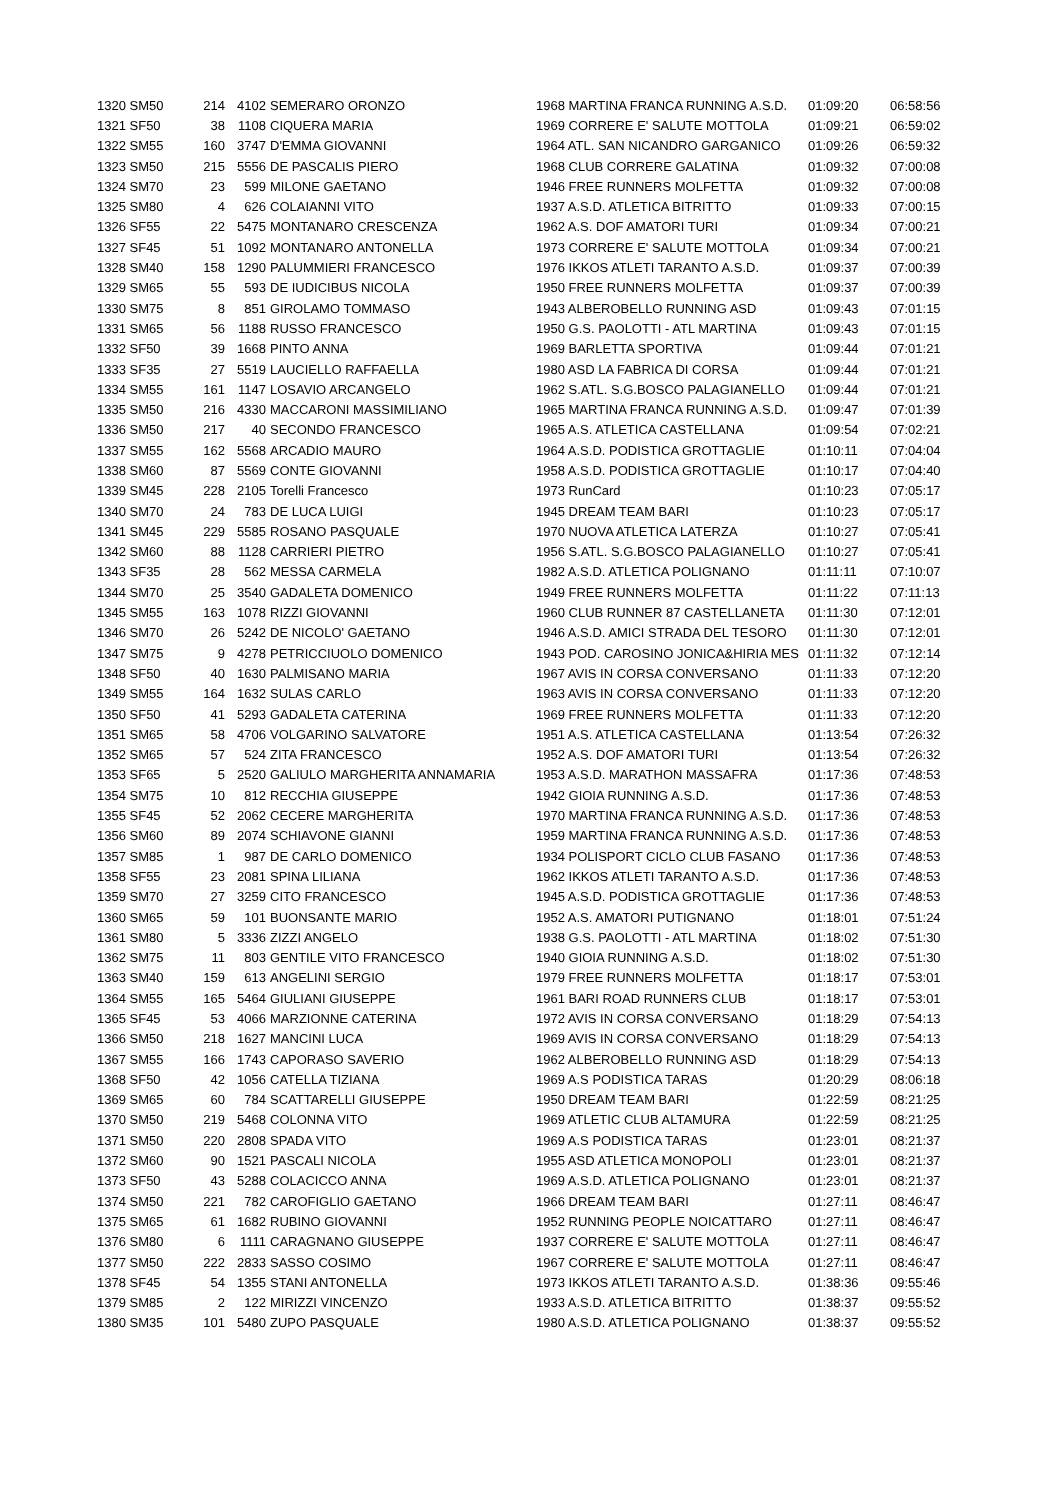| 1320 SM50 | 214 | 4102 | SEMERARO ORONZO | 1968 MARTINA FRANCA RUNNING A.S.D. | 01:09:20 | 06:58:56 |
| 1321 SF50 | 38 | 1108 | CIQUERA MARIA | 1969 CORRERE E' SALUTE MOTTOLA | 01:09:21 | 06:59:02 |
| 1322 SM55 | 160 | 3747 | D'EMMA GIOVANNI | 1964 ATL. SAN NICANDRO GARGANICO | 01:09:26 | 06:59:32 |
| 1323 SM50 | 215 | 5556 | DE PASCALIS PIERO | 1968 CLUB CORRERE GALATINA | 01:09:32 | 07:00:08 |
| 1324 SM70 | 23 | 599 | MILONE GAETANO | 1946 FREE RUNNERS MOLFETTA | 01:09:32 | 07:00:08 |
| 1325 SM80 | 4 | 626 | COLAIANNI VITO | 1937 A.S.D. ATLETICA BITRITTO | 01:09:33 | 07:00:15 |
| 1326 SF55 | 22 | 5475 | MONTANARO CRESCENZA | 1962 A.S. DOF AMATORI TURI | 01:09:34 | 07:00:21 |
| 1327 SF45 | 51 | 1092 | MONTANARO ANTONELLA | 1973 CORRERE E' SALUTE MOTTOLA | 01:09:34 | 07:00:21 |
| 1328 SM40 | 158 | 1290 | PALUMMIERI FRANCESCO | 1976 IKKOS ATLETI TARANTO A.S.D. | 01:09:37 | 07:00:39 |
| 1329 SM65 | 55 | 593 | DE IUDICIBUS NICOLA | 1950 FREE RUNNERS MOLFETTA | 01:09:37 | 07:00:39 |
| 1330 SM75 | 8 | 851 | GIROLAMO TOMMASO | 1943 ALBEROBELLO RUNNING ASD | 01:09:43 | 07:01:15 |
| 1331 SM65 | 56 | 1188 | RUSSO FRANCESCO | 1950 G.S. PAOLOTTI - ATL MARTINA | 01:09:43 | 07:01:15 |
| 1332 SF50 | 39 | 1668 | PINTO ANNA | 1969 BARLETTA SPORTIVA | 01:09:44 | 07:01:21 |
| 1333 SF35 | 27 | 5519 | LAUCIELLO RAFFAELLA | 1980 ASD LA FABRICA DI CORSA | 01:09:44 | 07:01:21 |
| 1334 SM55 | 161 | 1147 | LOSAVIO ARCANGELO | 1962 S.ATL. S.G.BOSCO PALAGIANELLO | 01:09:44 | 07:01:21 |
| 1335 SM50 | 216 | 4330 | MACCARONI MASSIMILIANO | 1965 MARTINA FRANCA RUNNING A.S.D. | 01:09:47 | 07:01:39 |
| 1336 SM50 | 217 | 40 | SECONDO FRANCESCO | 1965 A.S. ATLETICA CASTELLANA | 01:09:54 | 07:02:21 |
| 1337 SM55 | 162 | 5568 | ARCADIO MAURO | 1964 A.S.D. PODISTICA GROTTAGLIE | 01:10:11 | 07:04:04 |
| 1338 SM60 | 87 | 5569 | CONTE GIOVANNI | 1958 A.S.D. PODISTICA GROTTAGLIE | 01:10:17 | 07:04:40 |
| 1339 SM45 | 228 | 2105 | Torelli Francesco | 1973 RunCard | 01:10:23 | 07:05:17 |
| 1340 SM70 | 24 | 783 | DE LUCA LUIGI | 1945 DREAM TEAM BARI | 01:10:23 | 07:05:17 |
| 1341 SM45 | 229 | 5585 | ROSANO PASQUALE | 1970 NUOVA ATLETICA LATERZA | 01:10:27 | 07:05:41 |
| 1342 SM60 | 88 | 1128 | CARRIERI PIETRO | 1956 S.ATL. S.G.BOSCO PALAGIANELLO | 01:10:27 | 07:05:41 |
| 1343 SF35 | 28 | 562 | MESSA CARMELA | 1982 A.S.D. ATLETICA POLIGNANO | 01:11:11 | 07:10:07 |
| 1344 SM70 | 25 | 3540 | GADALETA DOMENICO | 1949 FREE RUNNERS MOLFETTA | 01:11:22 | 07:11:13 |
| 1345 SM55 | 163 | 1078 | RIZZI GIOVANNI | 1960 CLUB RUNNER 87 CASTELLANETA | 01:11:30 | 07:12:01 |
| 1346 SM70 | 26 | 5242 | DE NICOLO' GAETANO | 1946 A.S.D. AMICI STRADA DEL TESORO | 01:11:30 | 07:12:01 |
| 1347 SM75 | 9 | 4278 | PETRICCIUOLO DOMENICO | 1943 POD. CAROSINO JONICA&HIRIA MES | 01:11:32 | 07:12:14 |
| 1348 SF50 | 40 | 1630 | PALMISANO MARIA | 1967 AVIS IN CORSA CONVERSANO | 01:11:33 | 07:12:20 |
| 1349 SM55 | 164 | 1632 | SULAS CARLO | 1963 AVIS IN CORSA CONVERSANO | 01:11:33 | 07:12:20 |
| 1350 SF50 | 41 | 5293 | GADALETA CATERINA | 1969 FREE RUNNERS MOLFETTA | 01:11:33 | 07:12:20 |
| 1351 SM65 | 58 | 4706 | VOLGARINO SALVATORE | 1951 A.S. ATLETICA CASTELLANA | 01:13:54 | 07:26:32 |
| 1352 SM65 | 57 | 524 | ZITA FRANCESCO | 1952 A.S. DOF AMATORI TURI | 01:13:54 | 07:26:32 |
| 1353 SF65 | 5 | 2520 | GALIULO MARGHERITA ANNAMARIA | 1953 A.S.D. MARATHON MASSAFRA | 01:17:36 | 07:48:53 |
| 1354 SM75 | 10 | 812 | RECCHIA GIUSEPPE | 1942 GIOIA RUNNING A.S.D. | 01:17:36 | 07:48:53 |
| 1355 SF45 | 52 | 2062 | CECERE MARGHERITA | 1970 MARTINA FRANCA RUNNING A.S.D. | 01:17:36 | 07:48:53 |
| 1356 SM60 | 89 | 2074 | SCHIAVONE GIANNI | 1959 MARTINA FRANCA RUNNING A.S.D. | 01:17:36 | 07:48:53 |
| 1357 SM85 | 1 | 987 | DE CARLO DOMENICO | 1934 POLISPORT CICLO CLUB FASANO | 01:17:36 | 07:48:53 |
| 1358 SF55 | 23 | 2081 | SPINA LILIANA | 1962 IKKOS ATLETI TARANTO A.S.D. | 01:17:36 | 07:48:53 |
| 1359 SM70 | 27 | 3259 | CITO FRANCESCO | 1945 A.S.D. PODISTICA GROTTAGLIE | 01:17:36 | 07:48:53 |
| 1360 SM65 | 59 | 101 | BUONSANTE MARIO | 1952 A.S. AMATORI PUTIGNANO | 01:18:01 | 07:51:24 |
| 1361 SM80 | 5 | 3336 | ZIZZI ANGELO | 1938 G.S. PAOLOTTI - ATL MARTINA | 01:18:02 | 07:51:30 |
| 1362 SM75 | 11 | 803 | GENTILE VITO FRANCESCO | 1940 GIOIA RUNNING A.S.D. | 01:18:02 | 07:51:30 |
| 1363 SM40 | 159 | 613 | ANGELINI SERGIO | 1979 FREE RUNNERS MOLFETTA | 01:18:17 | 07:53:01 |
| 1364 SM55 | 165 | 5464 | GIULIANI GIUSEPPE | 1961 BARI ROAD RUNNERS CLUB | 01:18:17 | 07:53:01 |
| 1365 SF45 | 53 | 4066 | MARZIONNE CATERINA | 1972 AVIS IN CORSA CONVERSANO | 01:18:29 | 07:54:13 |
| 1366 SM50 | 218 | 1627 | MANCINI LUCA | 1969 AVIS IN CORSA CONVERSANO | 01:18:29 | 07:54:13 |
| 1367 SM55 | 166 | 1743 | CAPORASO SAVERIO | 1962 ALBEROBELLO RUNNING ASD | 01:18:29 | 07:54:13 |
| 1368 SF50 | 42 | 1056 | CATELLA TIZIANA | 1969 A.S PODISTICA TARAS | 01:20:29 | 08:06:18 |
| 1369 SM65 | 60 | 784 | SCATTARELLI GIUSEPPE | 1950 DREAM TEAM BARI | 01:22:59 | 08:21:25 |
| 1370 SM50 | 219 | 5468 | COLONNA VITO | 1969 ATLETIC CLUB ALTAMURA | 01:22:59 | 08:21:25 |
| 1371 SM50 | 220 | 2808 | SPADA VITO | 1969 A.S PODISTICA TARAS | 01:23:01 | 08:21:37 |
| 1372 SM60 | 90 | 1521 | PASCALI NICOLA | 1955 ASD ATLETICA MONOPOLI | 01:23:01 | 08:21:37 |
| 1373 SF50 | 43 | 5288 | COLACICCO ANNA | 1969 A.S.D. ATLETICA POLIGNANO | 01:23:01 | 08:21:37 |
| 1374 SM50 | 221 | 782 | CAROFIGLIO GAETANO | 1966 DREAM TEAM BARI | 01:27:11 | 08:46:47 |
| 1375 SM65 | 61 | 1682 | RUBINO GIOVANNI | 1952 RUNNING PEOPLE NOICATTARO | 01:27:11 | 08:46:47 |
| 1376 SM80 | 6 | 1111 | CARAGNANO GIUSEPPE | 1937 CORRERE E' SALUTE MOTTOLA | 01:27:11 | 08:46:47 |
| 1377 SM50 | 222 | 2833 | SASSO COSIMO | 1967 CORRERE E' SALUTE MOTTOLA | 01:27:11 | 08:46:47 |
| 1378 SF45 | 54 | 1355 | STANI ANTONELLA | 1973 IKKOS ATLETI TARANTO A.S.D. | 01:38:36 | 09:55:46 |
| 1379 SM85 | 2 | 122 | MIRIZZI VINCENZO | 1933 A.S.D. ATLETICA BITRITTO | 01:38:37 | 09:55:52 |
| 1380 SM35 | 101 | 5480 | ZUPO PASQUALE | 1980 A.S.D. ATLETICA POLIGNANO | 01:38:37 | 09:55:52 |